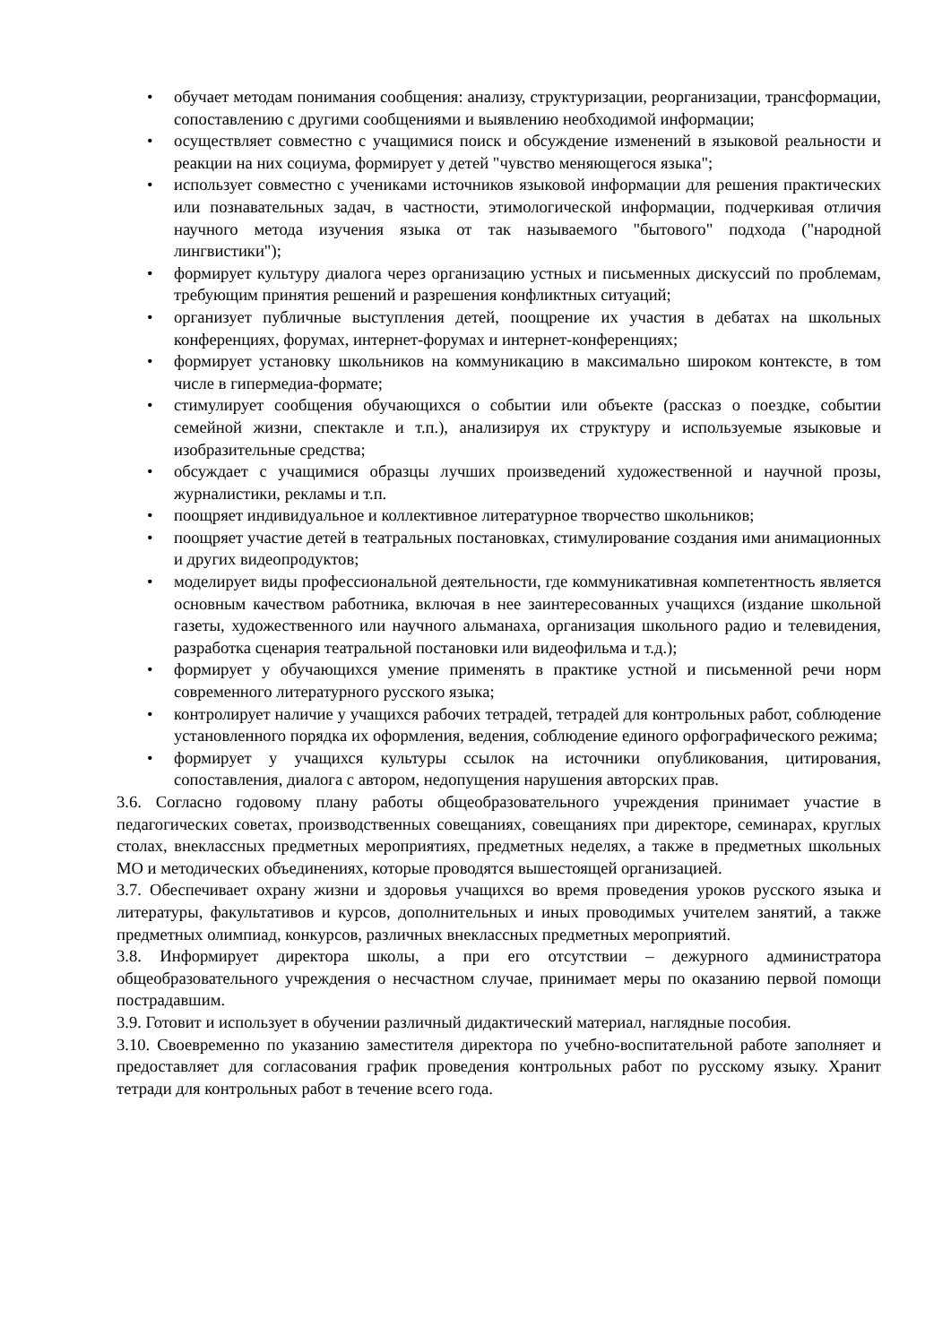• обучает методам понимания сообщения: анализу, структуризации, реорганизации, трансформации, сопоставлению с другими сообщениями и выявлению необходимой информации;
• осуществляет совместно с учащимися поиск и обсуждение изменений в языковой реальности и реакции на них социума, формирует у детей "чувство меняющегося языка";
• использует совместно с учениками источников языковой информации для решения практических или познавательных задач, в частности, этимологической информации, подчеркивая отличия научного метода изучения языка от так называемого "бытового" подхода ("народной лингвистики");
• формирует культуру диалога через организацию устных и письменных дискуссий по проблемам, требующим принятия решений и разрешения конфликтных ситуаций;
• организует публичные выступления детей, поощрение их участия в дебатах на школьных конференциях, форумах, интернет-форумах и интернет-конференциях;
• формирует установку школьников на коммуникацию в максимально широком контексте, в том числе в гипермедиа-формате;
• стимулирует сообщения обучающихся о событии или объекте (рассказ о поездке, событии семейной жизни, спектакле и т.п.), анализируя их структуру и используемые языковые и изобразительные средства;
• обсуждает с учащимися образцы лучших произведений художественной и научной прозы, журналистики, рекламы и т.п.
• поощряет индивидуальное и коллективное литературное творчество школьников;
• поощряет участие детей в театральных постановках, стимулирование создания ими анимационных и других видеопродуктов;
• моделирует виды профессиональной деятельности, где коммуникативная компетентность является основным качеством работника, включая в нее заинтересованных учащихся (издание школьной газеты, художественного или научного альманаха, организация школьного радио и телевидения, разработка сценария театральной постановки или видеофильма и т.д.);
• формирует у обучающихся умение применять в практике устной и письменной речи норм современного литературного русского языка;
• контролирует наличие у учащихся рабочих тетрадей, тетрадей для контрольных работ, соблюдение установленного порядка их оформления, ведения, соблюдение единого орфографического режима;
• формирует у учащихся культуры ссылок на источники опубликования, цитирования, сопоставления, диалога с автором, недопущения нарушения авторских прав.
3.6. Согласно годовому плану работы общеобразовательного учреждения принимает участие в педагогических советах, производственных совещаниях, совещаниях при директоре, семинарах, круглых столах, внеклассных предметных мероприятиях, предметных неделях, а также в предметных школьных МО и методических объединениях, которые проводятся вышестоящей организацией.
3.7. Обеспечивает охрану жизни и здоровья учащихся во время проведения уроков русского языка и литературы, факультативов и курсов, дополнительных и иных проводимых учителем занятий, а также предметных олимпиад, конкурсов, различных внеклассных предметных мероприятий.
3.8. Информирует директора школы, а при его отсутствии – дежурного администратора общеобразовательного учреждения о несчастном случае, принимает меры по оказанию первой помощи пострадавшим.
3.9. Готовит и использует в обучении различный дидактический материал, наглядные пособия.
3.10. Своевременно по указанию заместителя директора по учебно-воспитательной работе заполняет и предоставляет для согласования график проведения контрольных работ по русскому языку. Хранит тетради для контрольных работ в течение всего года.